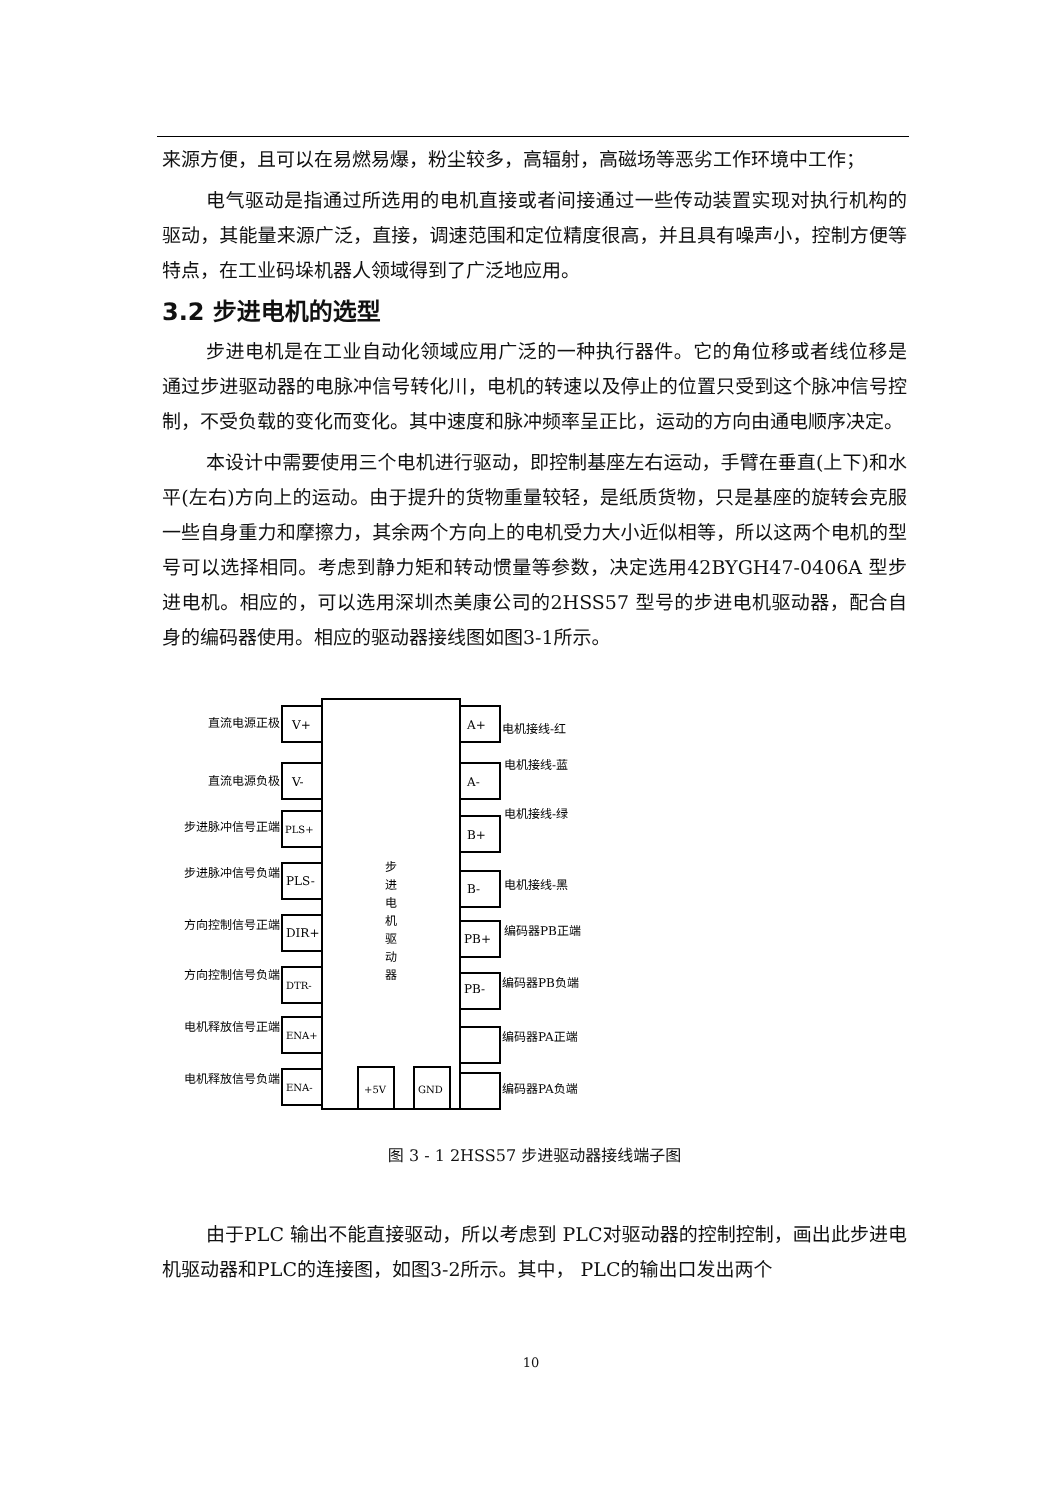来源方便，且可以在易燃易爆，粉尘较多，高辐射，高磁场等恶劣工作环境中工作；
电气驱动是指通过所选用的电机直接或者间接通过一些传动装置实现对执行机构的驱动，其能量来源广泛，直接，调速范围和定位精度很高，并且具有噪声小，控制方便等特点，在工业码垛机器人领域得到了广泛地应用。
3.2 步进电机的选型
步进电机是在工业自动化领域应用广泛的一种执行器件。它的角位移或者线位移是通过步进驱动器的电脉冲信号转化川，电机的转速以及停止的位置只受到这个脉冲信号控制，不受负载的变化而变化。其中速度和脉冲频率呈正比，运动的方向由通电顺序决定。
本设计中需要使用三个电机进行驱动，即控制基座左右运动，手臂在垂直(上下)和水平(左右)方向上的运动。由于提升的货物重量较轻，是纸质货物，只是基座的旋转会克服一些自身重力和摩擦力，其余两个方向上的电机受力大小近似相等，所以这两个电机的型号可以选择相同。考虑到静力矩和转动惯量等参数，决定选用42BYGH47-0406A 型步进电机。相应的，可以选用深圳杰美康公司的2HSS57 型号的步进电机驱动器，配合自身的编码器使用。相应的驱动器接线图如图3-1所示。
步
进
电
机
驱
动
器
V+
V-
PLS+
PLS-
DIR+
DTR-
ENA+
ENA-
A+
A-
B+
B-
PB+
PB-
+5V
GND
直流电源正极
直流电源负极
步进脉冲信号正端
步进脉冲信号负端
方向控制信号正端
方向控制信号负端
电机释放信号正端
电机释放信号负端
电机接线-红
电机接线-蓝
电机接线-绿
电机接线-黑
编码器PB正端
编码器PB负端
编码器PA正端
编码器PA负端
图 3 - 1 2HSS57 步进驱动器接线端子图
由于PLC 输出不能直接驱动，所以考虑到 PLC对驱动器的控制控制，画出此步进电机驱动器和PLC的连接图，如图3-2所示。其中， PLC的输出口发出两个
10